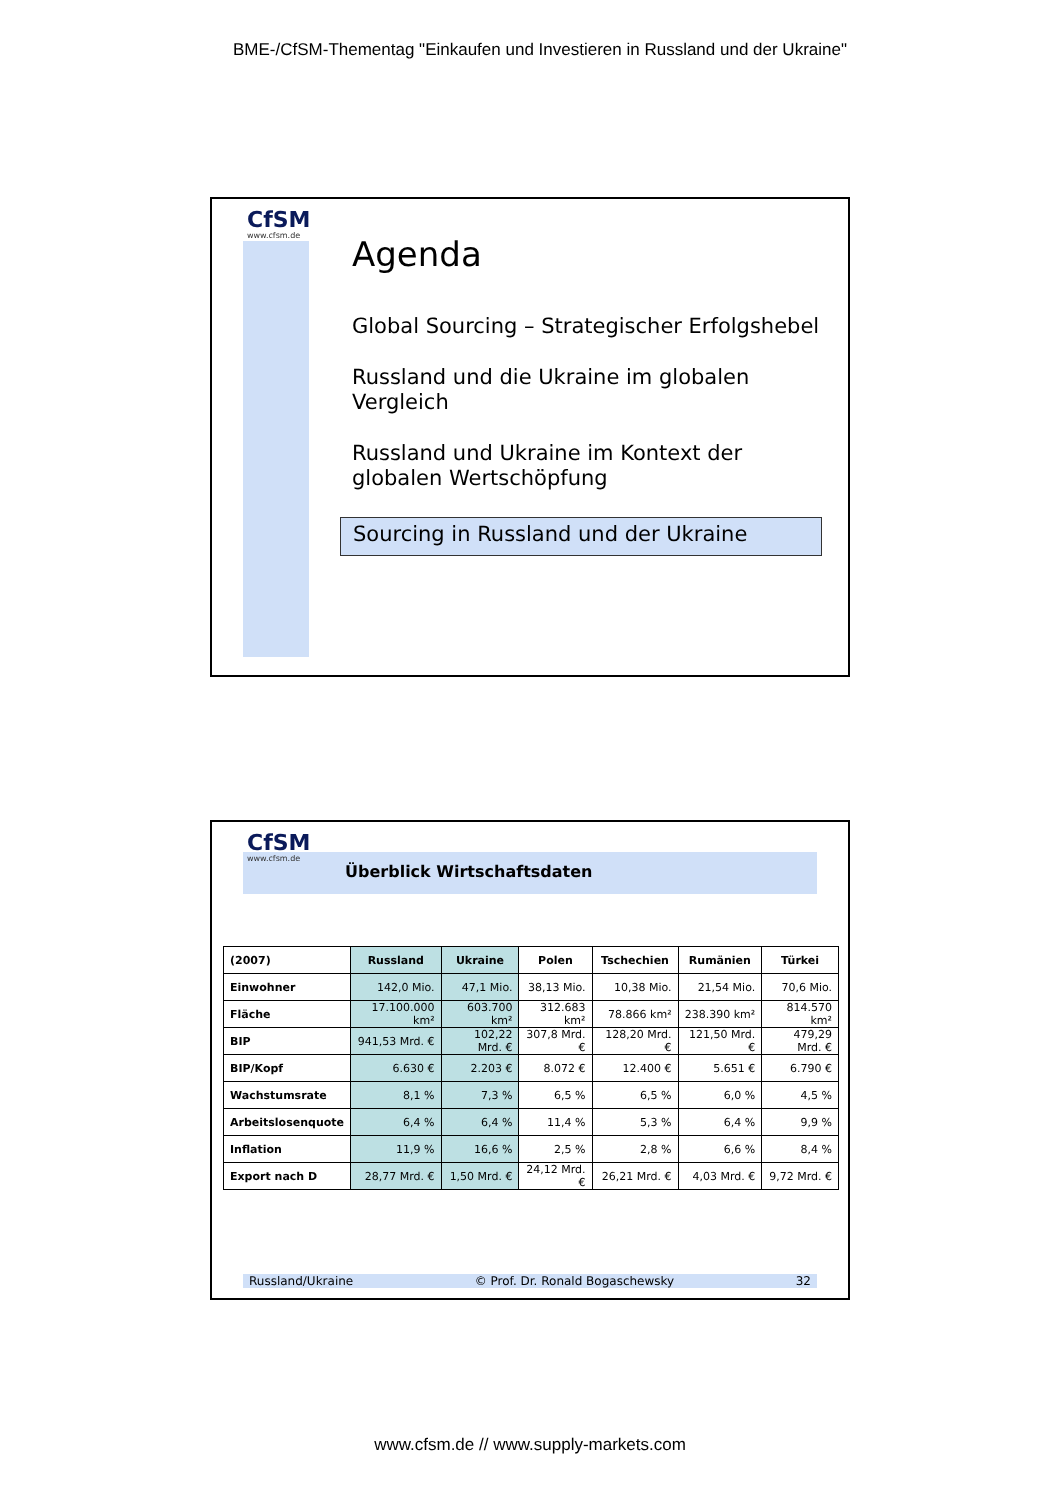BME-/CfSM-Thementag "Einkaufen und Investieren in Russland und der Ukraine"
CfSM
www.cfsm.de
Agenda
Global Sourcing – Strategischer Erfolgshebel
Russland und die Ukraine im globalen Vergleich
Russland und Ukraine im Kontext der globalen Wertschöpfung
Sourcing in Russland und der Ukraine
CfSM
www.cfsm.de
Überblick Wirtschaftsdaten
| (2007) | Russland | Ukraine | Polen | Tschechien | Rumänien | Türkei |
| --- | --- | --- | --- | --- | --- | --- |
| Einwohner | 142,0 Mio. | 47,1 Mio. | 38,13 Mio. | 10,38 Mio. | 21,54 Mio. | 70,6 Mio. |
| Fläche | 17.100.000 km² | 603.700 km² | 312.683 km² | 78.866 km² | 238.390 km² | 814.570 km² |
| BIP | 941,53 Mrd. € | 102,22 Mrd. € | 307,8 Mrd. € | 128,20 Mrd. € | 121,50 Mrd. € | 479,29 Mrd. € |
| BIP/Kopf | 6.630 € | 2.203 € | 8.072 € | 12.400 € | 5.651 € | 6.790 € |
| Wachstumsrate | 8,1 % | 7,3 % | 6,5 % | 6,5 % | 6,0 % | 4,5 % |
| Arbeitslosenquote | 6,4 % | 6,4 % | 11,4 % | 5,3 % | 6,4 % | 9,9 % |
| Inflation | 11,9 % | 16,6 % | 2,5 % | 2,8 % | 6,6 % | 8,4 % |
| Export nach D | 28,77 Mrd. € | 1,50 Mrd. € | 24,12 Mrd. € | 26,21 Mrd. € | 4,03 Mrd. € | 9,72 Mrd. € |
Russland/Ukraine © Prof. Dr. Ronald Bogaschewsky 32
www.cfsm.de // www.supply-markets.com